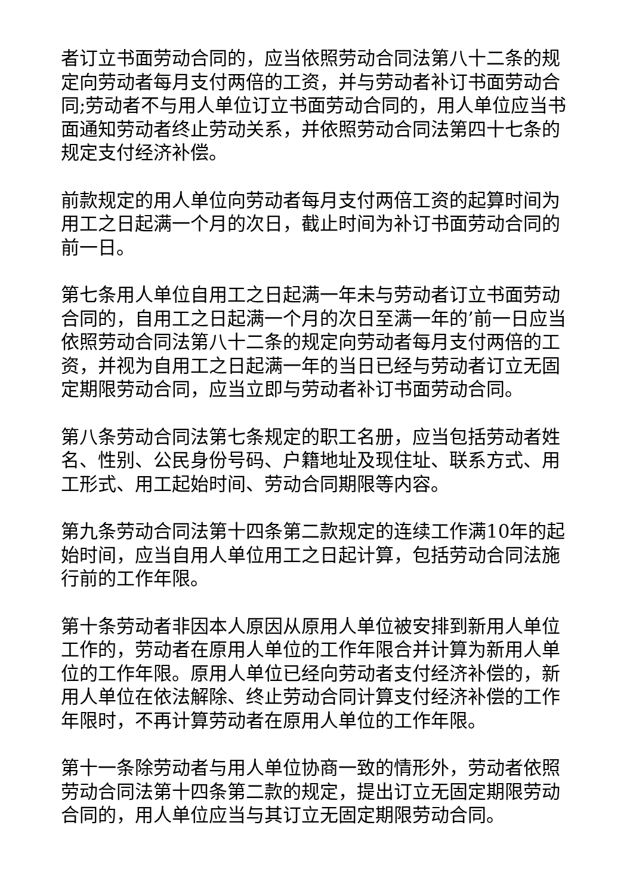者订立书面劳动合同的，应当依照劳动合同法第八十二条的规定向劳动者每月支付两倍的工资，并与劳动者补订书面劳动合同;劳动者不与用人单位订立书面劳动合同的，用人单位应当书面通知劳动者终止劳动关系，并依照劳动合同法第四十七条的规定支付经济补偿。
前款规定的用人单位向劳动者每月支付两倍工资的起算时间为用工之日起满一个月的次日，截止时间为补订书面劳动合同的前一日。
第七条用人单位自用工之日起满一年未与劳动者订立书面劳动合同的，自用工之日起满一个月的次日至满一年的’前一日应当依照劳动合同法第八十二条的规定向劳动者每月支付两倍的工资，并视为自用工之日起满一年的当日已经与劳动者订立无固定期限劳动合同，应当立即与劳动者补订书面劳动合同。
第八条劳动合同法第七条规定的职工名册，应当包括劳动者姓名、性别、公民身份号码、户籍地址及现住址、联系方式、用工形式、用工起始时间、劳动合同期限等内容。
第九条劳动合同法第十四条第二款规定的连续工作满10年的起始时间，应当自用人单位用工之日起计算，包括劳动合同法施行前的工作年限。
第十条劳动者非因本人原因从原用人单位被安排到新用人单位工作的，劳动者在原用人单位的工作年限合并计算为新用人单位的工作年限。原用人单位已经向劳动者支付经济补偿的，新用人单位在依法解除、终止劳动合同计算支付经济补偿的工作年限时，不再计算劳动者在原用人单位的工作年限。
第十一条除劳动者与用人单位协商一致的情形外，劳动者依照劳动合同法第十四条第二款的规定，提出订立无固定期限劳动合同的，用人单位应当与其订立无固定期限劳动合同。